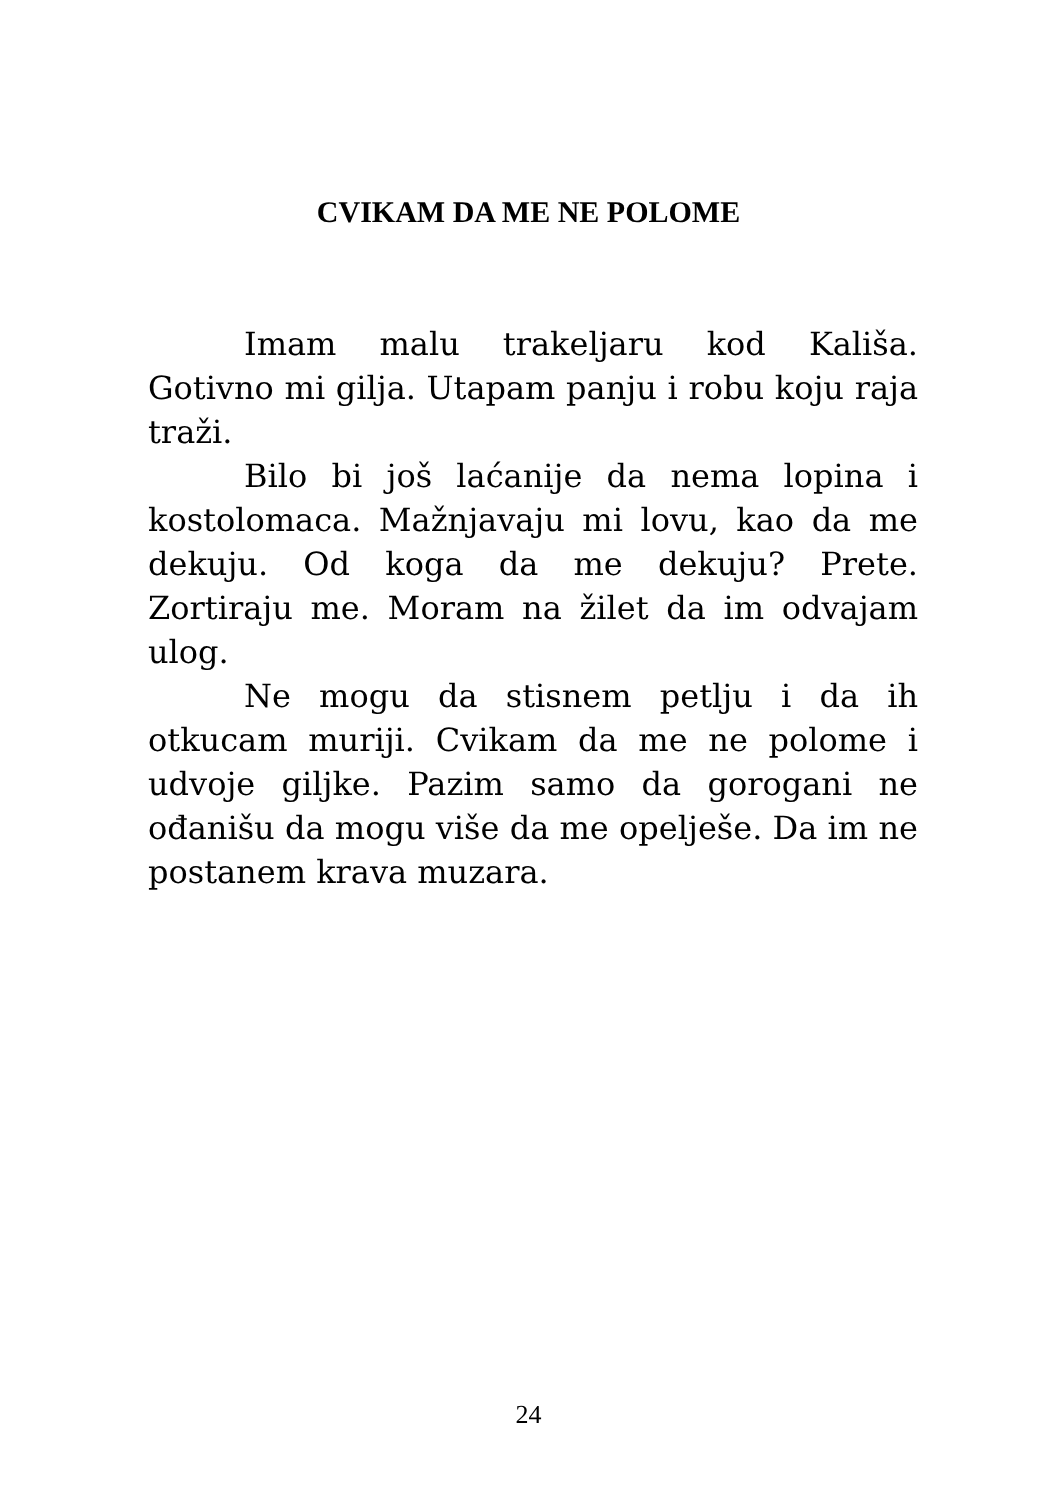CVIKAM DA ME NE POLOME
Imam malu trakeljaru kod Kališa. Gotivno mi gilja. Utapam panju i robu koju raja traži.
Bilo bi još laćanije da nema lopina i kostolomaca. Mažnjavaju mi lovu, kao da me dekuju. Od koga da me dekuju? Prete. Zortiraju me. Moram na žilet da im odvajam ulog.
Ne mogu da stisnem petlju i da ih otkucam muriji. Cvikam da me ne polome i udvoje giljke. Pazim samo da gorogani ne ođanišu da mogu više da me opelješe. Da im ne postanem krava muzara.
24